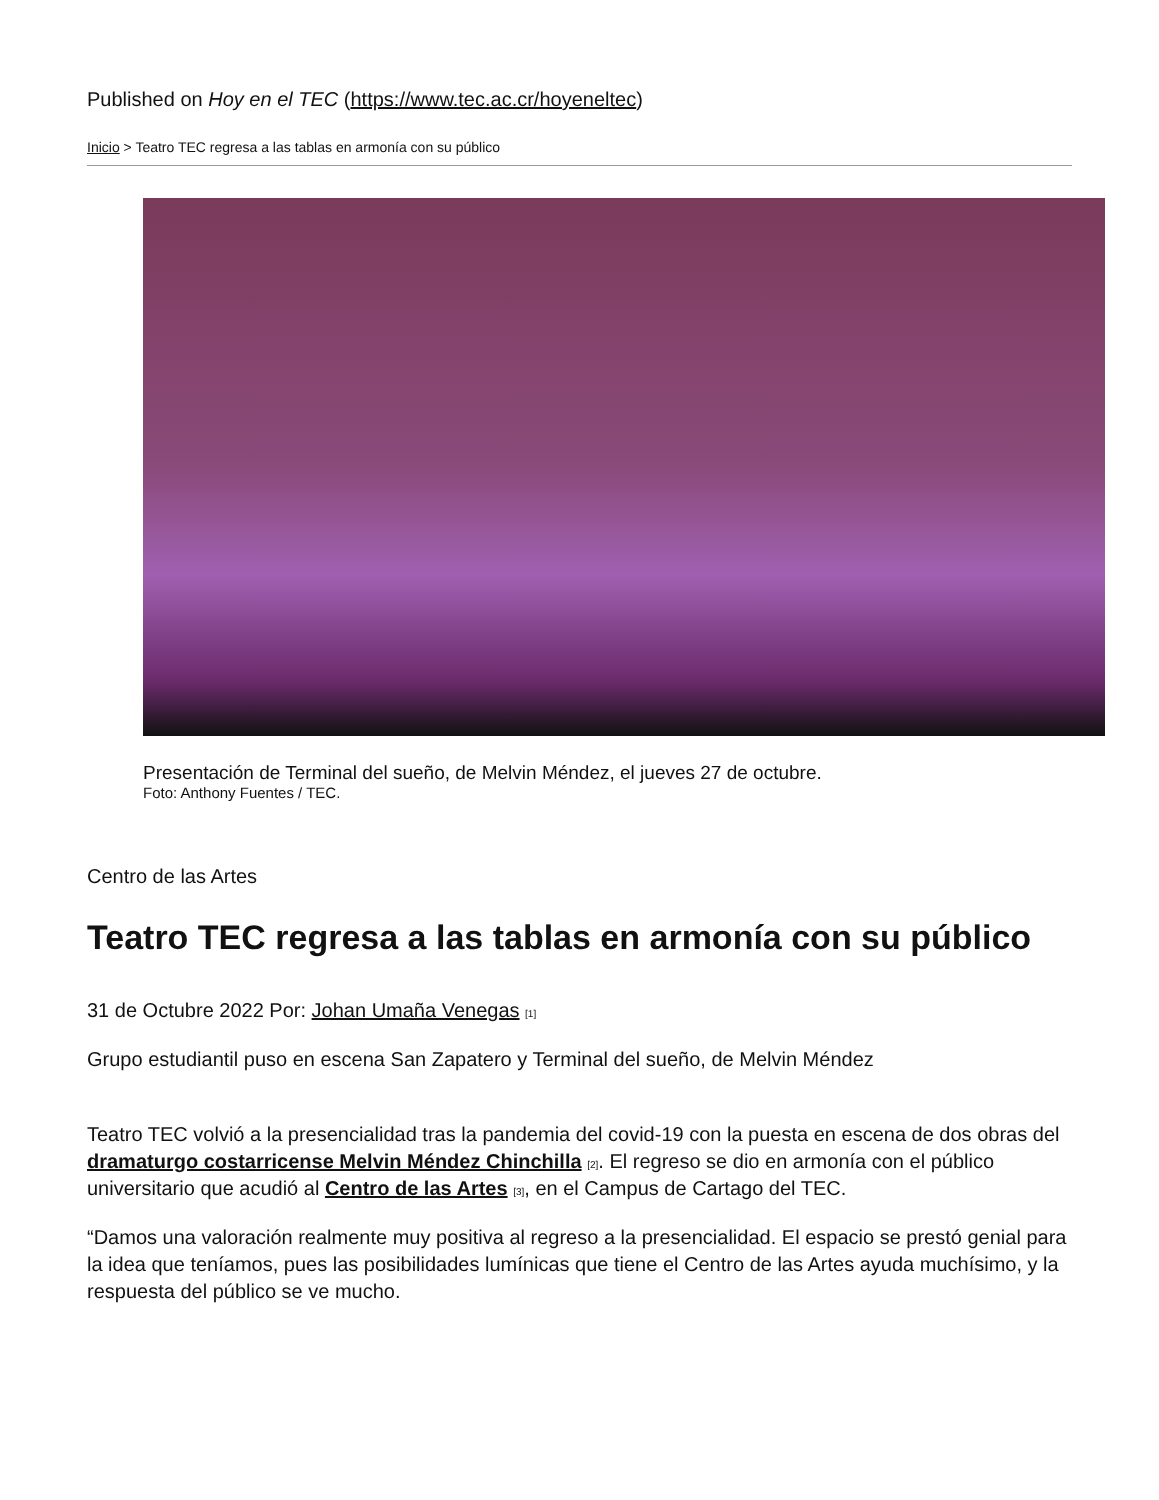Published on Hoy en el TEC (https://www.tec.ac.cr/hoyeneltec)
Inicio > Teatro TEC regresa a las tablas en armonía con su público
Presentación de Terminal del sueño, de Melvin Méndez, el jueves 27 de octubre.
Foto: Anthony Fuentes / TEC.
Centro de las Artes
Teatro TEC regresa a las tablas en armonía con su público
31 de Octubre 2022 Por: Johan Umaña Venegas <sup>[1]</sup>
Grupo estudiantil puso en escena San Zapatero y Terminal del sueño, de Melvin Méndez
Teatro TEC volvió a la presencialidad tras la pandemia del covid-19 con la puesta en escena de dos obras del dramaturgo costarricense Melvin Méndez Chinchilla <sup>[2]</sup>. El regreso se dio en armonía con el público universitario que acudió al Centro de las Artes <sup>[3]</sup>, en el Campus de Cartago del TEC.
“Damos una valoración realmente muy positiva al regreso a la presencialidad. El espacio se prestó genial para la idea que teníamos, pues las posibilidades lumínicas que tiene el Centro de las Artes ayuda muchísimo, y la respuesta del público se ve mucho.